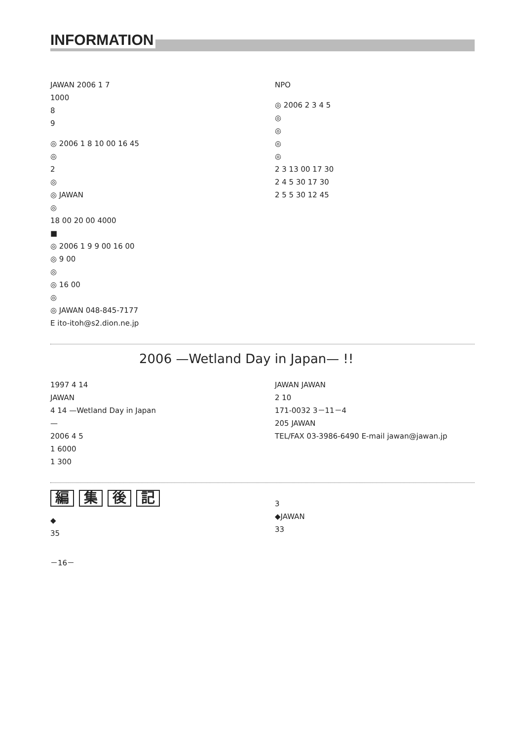INFORMATION
JAWAN 2006 1 7
1000
8
9
◎ 2006 1 8 10 00 16 45
◎
2
◎
◎ JAWAN
◎
18 00 20 00 4000
■
◎ 2006 1 9 9 00 16 00
◎ 9 00
◎
◎ 16 00
◎
◎ JAWAN 048-845-7177
E ito-itoh@s2.dion.ne.jp
NPO
◎ 2006 2 3 4 5
◎
◎
◎
◎
2 3 13 00 17 30
2 4 5 30 17 30
2 5 5 30 12 45
2006 —Wetland Day in Japan— !!
1997 4 14
JAWAN
4 14 —Wetland Day in Japan
—
2006 4 5
1 6000
1 300
JAWAN JAWAN
2 10
171-0032 3－11－4
205 JAWAN
TEL/FAX 03-3986-6490 E-mail jawan@jawan.jp
編集後記
◆
35
3
◆JAWAN
33
－16－